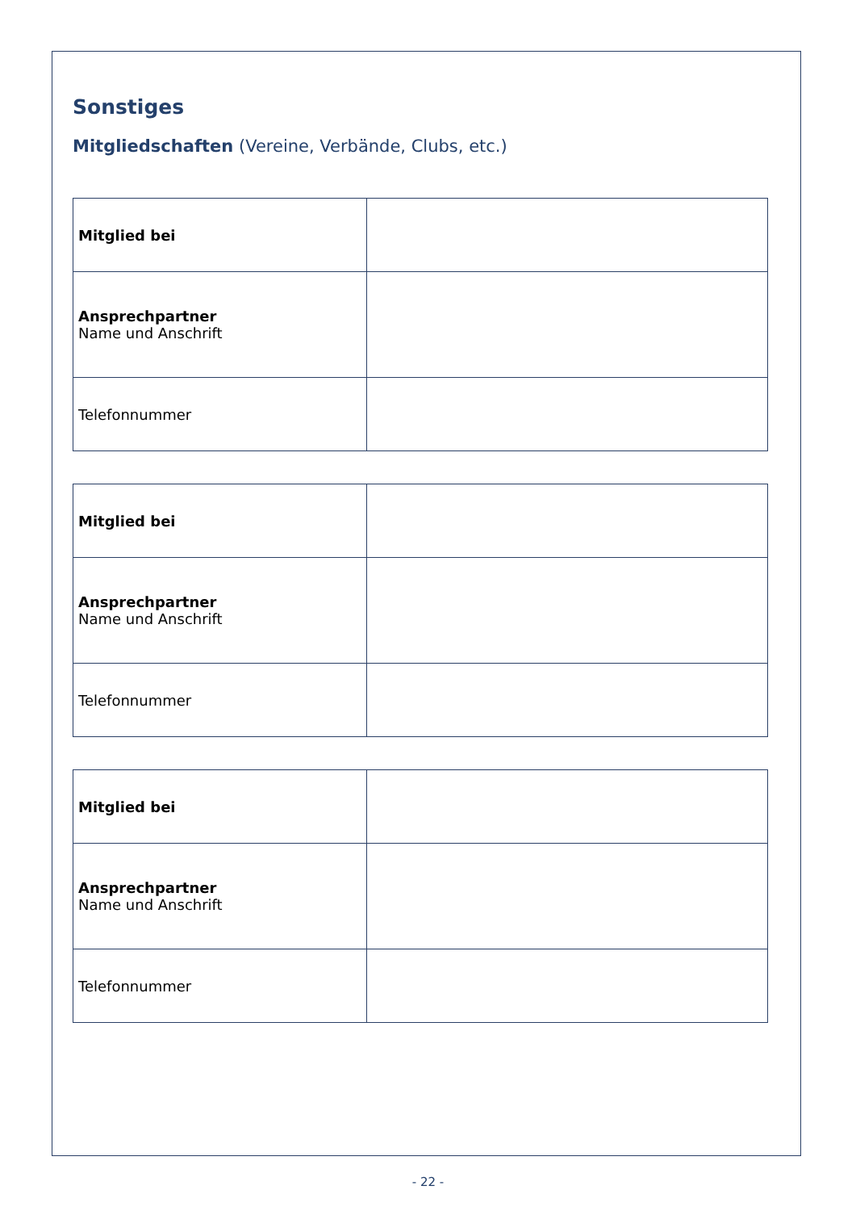Sonstiges
Mitgliedschaften (Vereine, Verbände, Clubs, etc.)
| Mitglied bei | |
| Ansprechpartner Name und Anschrift | |
| Telefonnummer | |
| Mitglied bei | |
| Ansprechpartner Name und Anschrift | |
| Telefonnummer | |
| Mitglied bei | |
| Ansprechpartner Name und Anschrift | |
| Telefonnummer | |
- 22 -